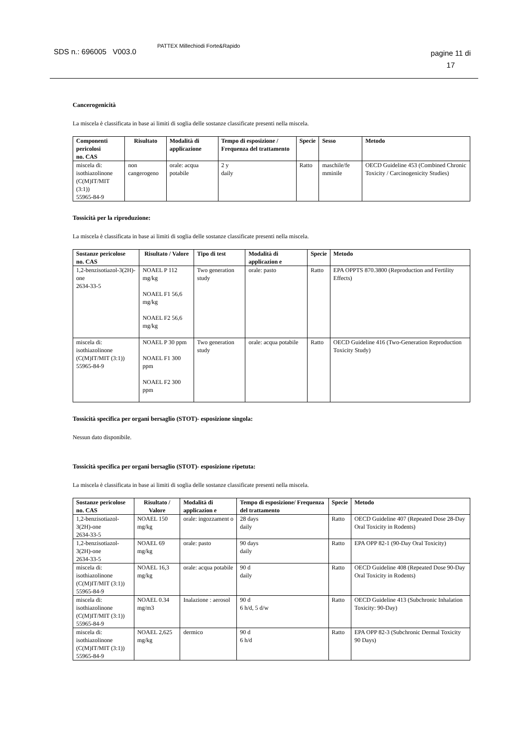SDS n.: 696005 V003.0
PATTEX Millechiodi Forte&Rapido
pagine 11 di
17
Cancerogenicità
La miscela è classificata in base ai limiti di soglia delle sostanze classificate presenti nella miscela.
| Componenti pericolosi no. CAS | Risultato | Modalità di applicazione | Tempo di esposizione / Frequenza del trattamento | Specie | Sesso | Metodo |
| --- | --- | --- | --- | --- | --- | --- |
| miscela di: isothiazolinone (C(M)IT/MIT (3:1)) 55965-84-9 | non cangerogeno | orale: acqua potabile | 2 y daily | Ratto | maschile/fe mminile | OECD Guideline 453 (Combined Chronic Toxicity / Carcinogenicity Studies) |
Tossicità per la riproduzione:
La miscela è classificata in base ai limiti di soglia delle sostanze classificate presenti nella miscela.
| Sostanze pericolose no. CAS | Risultato / Valore | Tipo di test | Modalità di applicazion e | Specie | Metodo |
| --- | --- | --- | --- | --- | --- |
| 1,2-benzisotiazol-3(2H)-one 2634-33-5 | NOAEL P 112 mg/kg NOAEL F1 56,6 mg/kg NOAEL F2 56,6 mg/kg | Two generation study | orale: pasto | Ratto | EPA OPPTS 870.3800 (Reproduction and Fertility Effects) |
| miscela di: isothiazolinone (C(M)IT/MIT (3:1)) 55965-84-9 | NOAEL P 30 ppm NOAEL F1 300 ppm NOAEL F2 300 ppm | Two generation study | orale: acqua potabile | Ratto | OECD Guideline 416 (Two-Generation Reproduction Toxicity Study) |
Tossicità specifica per organi bersaglio (STOT)- esposizione singola:
Nessun dato disponibile.
Tossicità specifica per organi bersaglio (STOT)- esposizione ripetuta:
La miscela è classificata in base ai limiti di soglia delle sostanze classificate presenti nella miscela.
| Sostanze pericolose no. CAS | Risultato / Valore | Modalità di applicazion e | Tempo di esposizione/ Frequenza del trattamento | Specie | Metodo |
| --- | --- | --- | --- | --- | --- |
| 1,2-benzisotiazol-3(2H)-one 2634-33-5 | NOAEL 150 mg/kg | orale: ingozzament o | 28 days daily | Ratto | OECD Guideline 407 (Repeated Dose 28-Day Oral Toxicity in Rodents) |
| 1,2-benzisotiazol-3(2H)-one 2634-33-5 | NOAEL 69 mg/kg | orale: pasto | 90 days daily | Ratto | EPA OPP 82-1 (90-Day Oral Toxicity) |
| miscela di: isothiazolinone (C(M)IT/MIT (3:1)) 55965-84-9 | NOAEL 16,3 mg/kg | orale: acqua potabile | 90 d daily | Ratto | OECD Guideline 408 (Repeated Dose 90-Day Oral Toxicity in Rodents) |
| miscela di: isothiazolinone (C(M)IT/MIT (3:1)) 55965-84-9 | NOAEL 0.34 mg/m3 | Inalazione : aerosol | 90 d 6 h/d, 5 d/w | Ratto | OECD Guideline 413 (Subchronic Inhalation Toxicity: 90-Day) |
| miscela di: isothiazolinone (C(M)IT/MIT (3:1)) 55965-84-9 | NOAEL 2,625 mg/kg | dermico | 90 d 6 h/d | Ratto | EPA OPP 82-3 (Subchronic Dermal Toxicity 90 Days) |